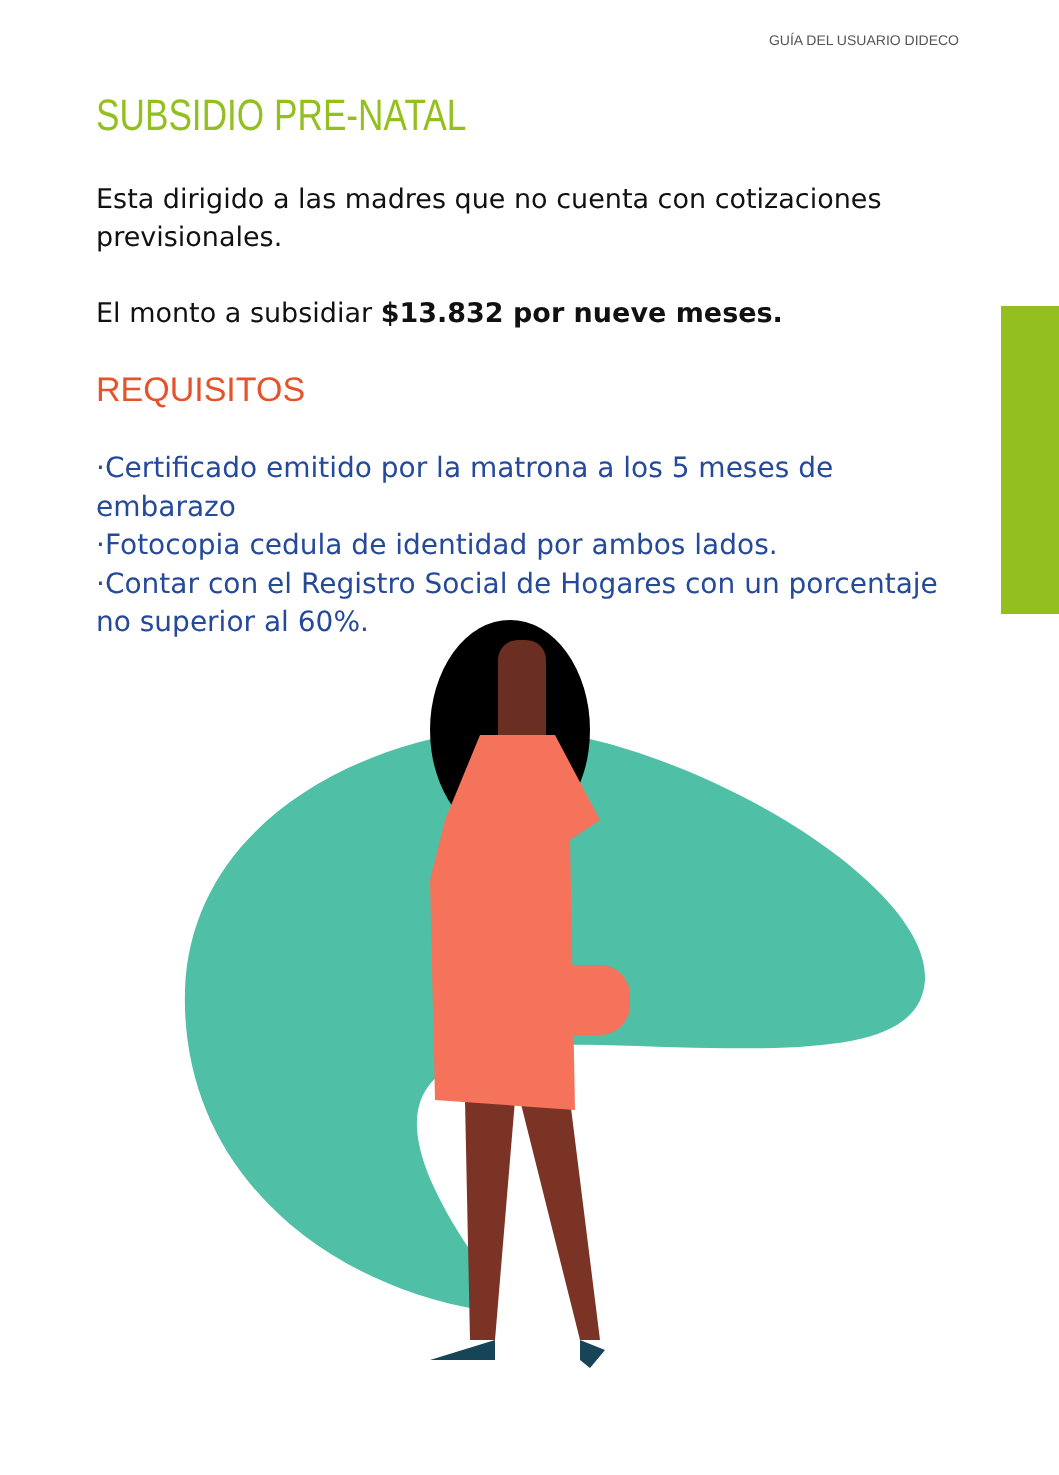GUÍA DEL USUARIO DIDECO
SUBSIDIO PRE-NATAL
Esta dirigido a las madres que no cuenta con cotizaciones previsionales.
El monto a subsidiar $13.832 por nueve meses.
REQUISITOS
·Certificado emitido por la matrona a los 5 meses de embarazo
·Fotocopia cedula de identidad por ambos lados.
·Contar con el Registro Social de Hogares con un porcentaje no superior al 60%.